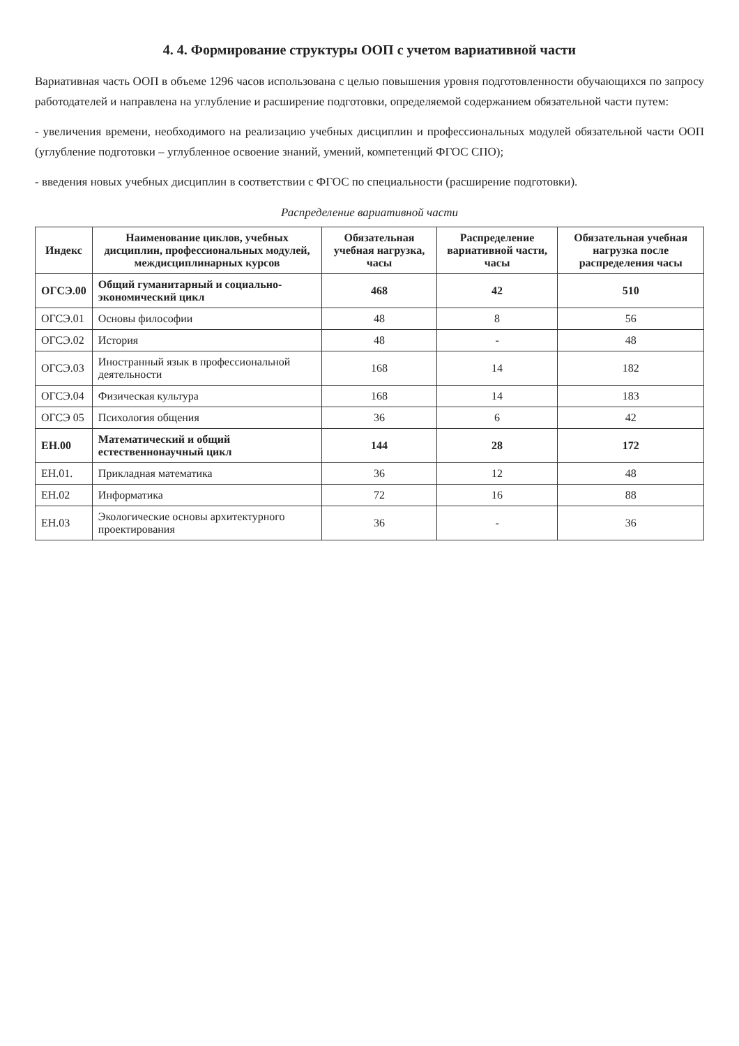4. 4. Формирование структуры ООП с учетом вариативной части
Вариативная часть ООП в объеме 1296 часов использована с целью повышения уровня подготовленности обучающихся по запросу работодателей и направлена на углубление и расширение подготовки, определяемой содержанием обязательной части путем:
- увеличения времени, необходимого на реализацию учебных дисциплин и профессиональных модулей обязательной части ООП (углубление подготовки – углубленное освоение знаний, умений, компетенций ФГОС СПО);
- введения новых учебных дисциплин в соответствии с ФГОС по специальности (расширение подготовки).
Распределение вариативной части
| Индекс | Наименование циклов, учебных дисциплин, профессиональных модулей, междисциплинарных курсов | Обязательная учебная нагрузка, часы | Распределение вариативной части, часы | Обязательная учебная нагрузка после распределения часы |
| --- | --- | --- | --- | --- |
| ОГСЭ.00 | Общий гуманитарный и социально-экономический цикл | 468 | 42 | 510 |
| ОГСЭ.01 | Основы философии | 48 | 8 | 56 |
| ОГСЭ.02 | История | 48 | - | 48 |
| ОГСЭ.03 | Иностранный язык в профессиональной деятельности | 168 | 14 | 182 |
| ОГСЭ.04 | Физическая культура | 168 | 14 | 183 |
| ОГСЭ 05 | Психология общения | 36 | 6 | 42 |
| ЕН.00 | Математический и общий естественнонаучный цикл | 144 | 28 | 172 |
| ЕН.01. | Прикладная математика | 36 | 12 | 48 |
| ЕН.02 | Информатика | 72 | 16 | 88 |
| ЕН.03 | Экологические основы архитектурного проектирования | 36 | - | 36 |